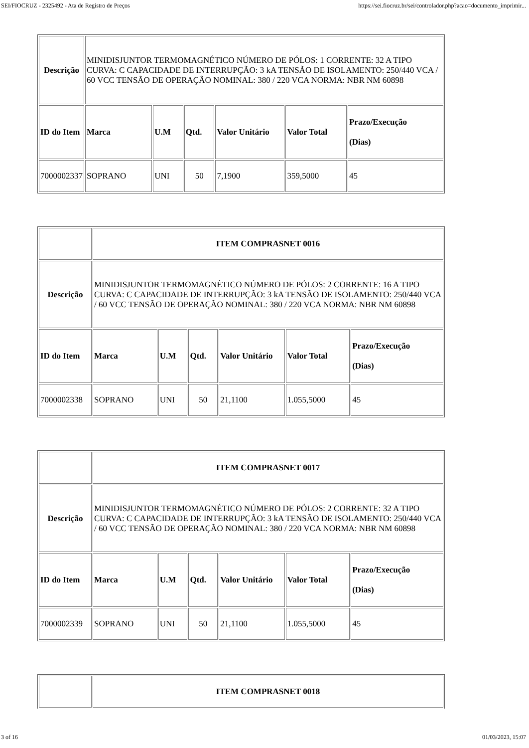SEI/FIOCRUZ - 2325492 - Ata de Registro de Preços https://sei.fiocruz.br/sei/controlador.php?acao=documento_imprimir...
| Descrição | MINIDISJUNTOR TERMOMAGNÉTICO NÚMERO DE PÓLOS: 1 CORRENTE: 32 A TIPO CURVA: C CAPACIDADE DE INTERRUPÇÃO: 3 kA TENSÃO DE ISOLAMENTO: 250/440 VCA / 60 VCC TENSÃO DE OPERAÇÃO NOMINAL: 380 / 220 VCA NORMA: NBR NM 60898 | | | | | |
| ID do Item | Marca | U.M | Qtd. | Valor Unitário | Valor Total | Prazo/Execução (Dias) |
| 7000002337 | SOPRANO | UNI | 50 | 7,1900 | 359,5000 | 45 |
| | ITEM COMPRASNET 0016 | | | | | |
| Descrição | MINIDISJUNTOR TERMOMAGNÉTICO NÚMERO DE PÓLOS: 2 CORRENTE: 16 A TIPO CURVA: C CAPACIDADE DE INTERRUPÇÃO: 3 kA TENSÃO DE ISOLAMENTO: 250/440 VCA / 60 VCC TENSÃO DE OPERAÇÃO NOMINAL: 380 / 220 VCA NORMA: NBR NM 60898 | | | | | |
| ID do Item | Marca | U.M | Qtd. | Valor Unitário | Valor Total | Prazo/Execução (Dias) |
| 7000002338 | SOPRANO | UNI | 50 | 21,1100 | 1.055,5000 | 45 |
| | ITEM COMPRASNET 0017 | | | | | |
| Descrição | MINIDISJUNTOR TERMOMAGNÉTICO NÚMERO DE PÓLOS: 2 CORRENTE: 32 A TIPO CURVA: C CAPACIDADE DE INTERRUPÇÃO: 3 kA TENSÃO DE ISOLAMENTO: 250/440 VCA / 60 VCC TENSÃO DE OPERAÇÃO NOMINAL: 380 / 220 VCA NORMA: NBR NM 60898 | | | | | |
| ID do Item | Marca | U.M | Qtd. | Valor Unitário | Valor Total | Prazo/Execução (Dias) |
| 7000002339 | SOPRANO | UNI | 50 | 21,1100 | 1.055,5000 | 45 |
| | ITEM COMPRASNET 0018 |
3 of 16 01/03/2023, 15:07